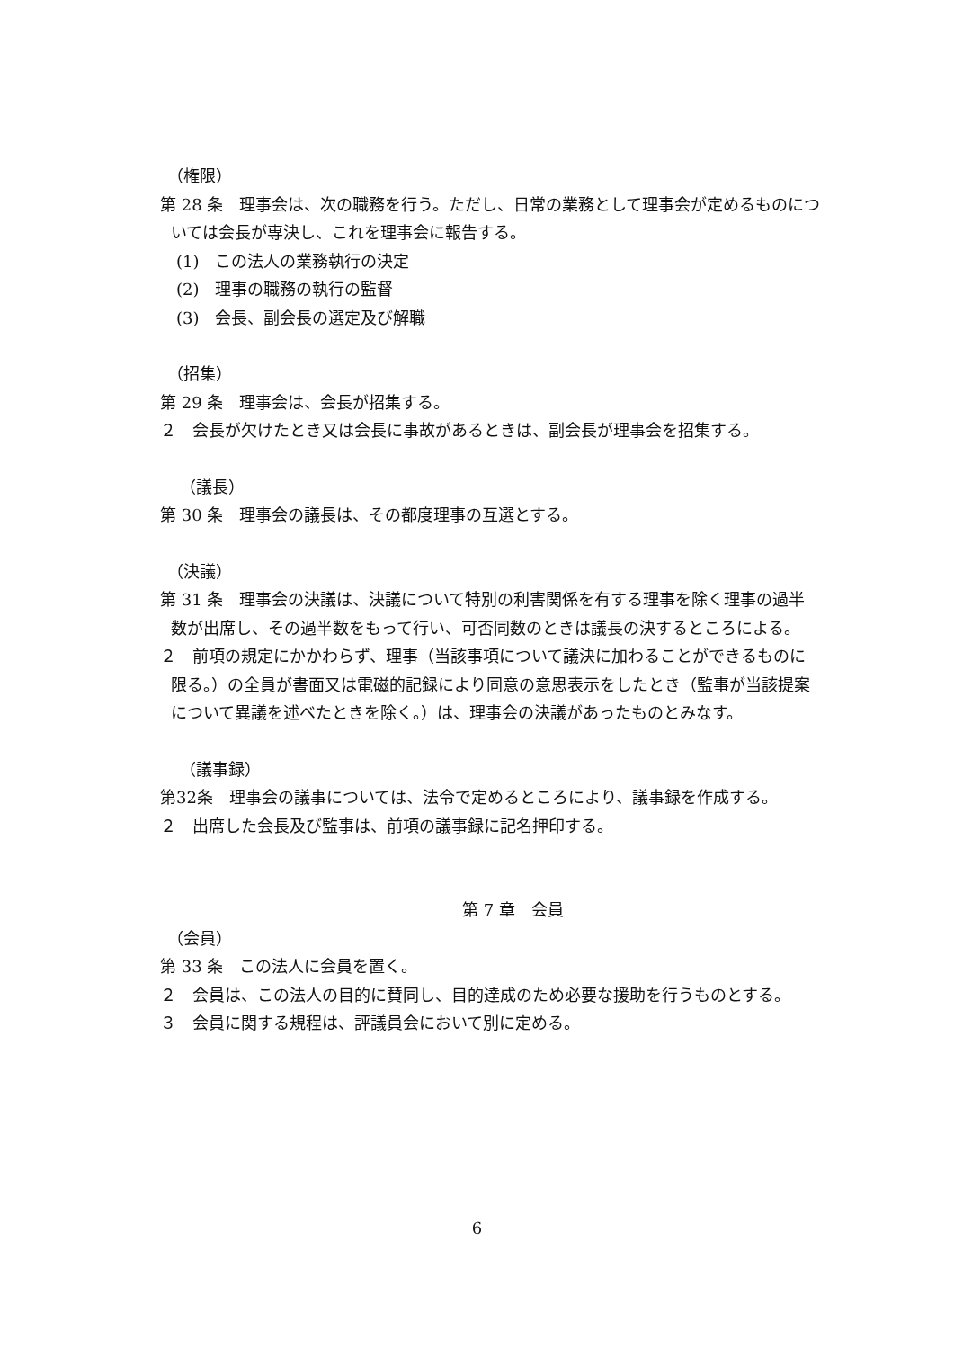（権限）
第 28 条　理事会は、次の職務を行う。ただし、日常の業務として理事会が定めるものについては会長が専決し、これを理事会に報告する。
(1)　この法人の業務執行の決定
(2)　理事の職務の執行の監督
(3)　会長、副会長の選定及び解職
（招集）
第 29 条　理事会は、会長が招集する。
２　会長が欠けたとき又は会長に事故があるときは、副会長が理事会を招集する。
（議長）
第 30 条　理事会の議長は、その都度理事の互選とする。
（決議）
第 31 条　理事会の決議は、決議について特別の利害関係を有する理事を除く理事の過半数が出席し、その過半数をもって行い、可否同数のときは議長の決するところによる。
２　前項の規定にかかわらず、理事（当該事項について議決に加わることができるものに限る。）の全員が書面又は電磁的記録により同意の意思表示をしたとき（監事が当該提案について異議を述べたときを除く。）は、理事会の決議があったものとみなす。
（議事録）
第32条　理事会の議事については、法令で定めるところにより、議事録を作成する。
２　出席した会長及び監事は、前項の議事録に記名押印する。
第 7 章　会員
（会員）
第 33 条　この法人に会員を置く。
２　会員は、この法人の目的に賛同し、目的達成のため必要な援助を行うものとする。
３　会員に関する規程は、評議員会において別に定める。
6